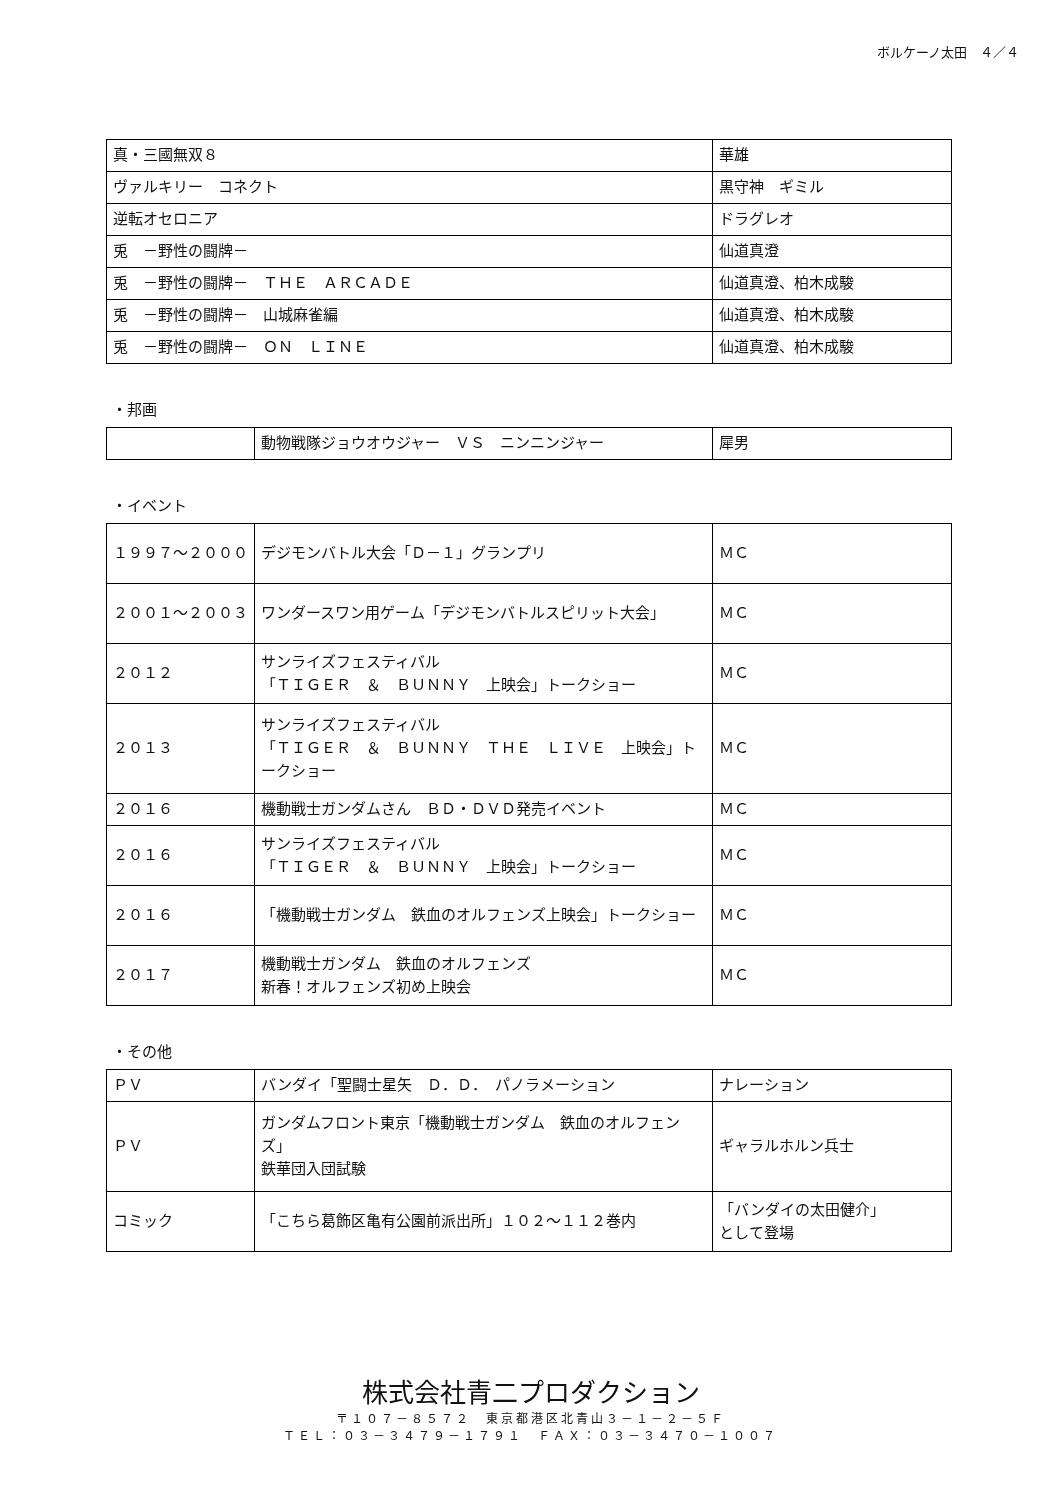ボルケーノ太田　４／４
| 真・三國無双８ | 華雄 |
| ヴァルキリー コネクト | 黒守神 ギミル |
| 逆転オセロニア | ドラグレオ |
| 兎 －野性の闘牌－ | 仙道真澄 |
| 兎 －野性の闘牌－ ＴＨＥ ＡＲＣＡＤＥ | 仙道真澄、柏木成駿 |
| 兎 －野性の闘牌－ 山城麻雀編 | 仙道真澄、柏木成駿 |
| 兎 －野性の闘牌－ ＯＮ ＬＩＮＥ | 仙道真澄、柏木成駿 |
・邦画
| | 動物戦隊ジョウオウジャー ＶＳ ニンニンジャー | 犀男 |
・イベント
| １９９７～２０００ | デジモンバトル大会「Ｄ－１」グランプリ | ＭＣ |
| ２００１～２００３ | ワンダースワン用ゲーム「デジモンバトルスピリット大会」 | ＭＣ |
| ２０１２ | サンライズフェスティバル 「ＴＩＧＥＲ ＆ ＢＵＮＮＹ 上映会」トークショー | ＭＣ |
| ２０１３ | サンライズフェスティバル 「ＴＩＧＥＲ ＆ ＢＵＮＮＹ ＴＨＥ ＬＩＶＥ 上映会」トークショー | ＭＣ |
| ２０１６ | 機動戦士ガンダムさん ＢＤ・ＤＶＤ発売イベント | ＭＣ |
| ２０１６ | サンライズフェスティバル 「ＴＩＧＥＲ ＆ ＢＵＮＮＹ 上映会」トークショー | ＭＣ |
| ２０１６ | 「機動戦士ガンダム 鉄血のオルフェンズ上映会」トークショー | ＭＣ |
| ２０１７ | 機動戦士ガンダム 鉄血のオルフェンズ 新春！オルフェンズ初め上映会 | ＭＣ |
・その他
| ＰＶ | バンダイ「聖闘士星矢 Ｄ．Ｄ． パノラメーション | ナレーション |
| ＰＶ | ガンダムフロント東京「機動戦士ガンダム 鉄血のオルフェンズ」 鉄華団入団試験 | ギャラルホルン兵士 |
| コミック | 「こちら葛飾区亀有公園前派出所」１０２～１１２巻内 | 「バンダイの太田健介」 として登場 |
株式会社青二プロダクション
〒１０７－８５７２　東京都港区北青山３－１－２－５Ｆ
ＴＥＬ：０３－３４７９－１７９１　ＦＡＸ：０３－３４７０－１００７